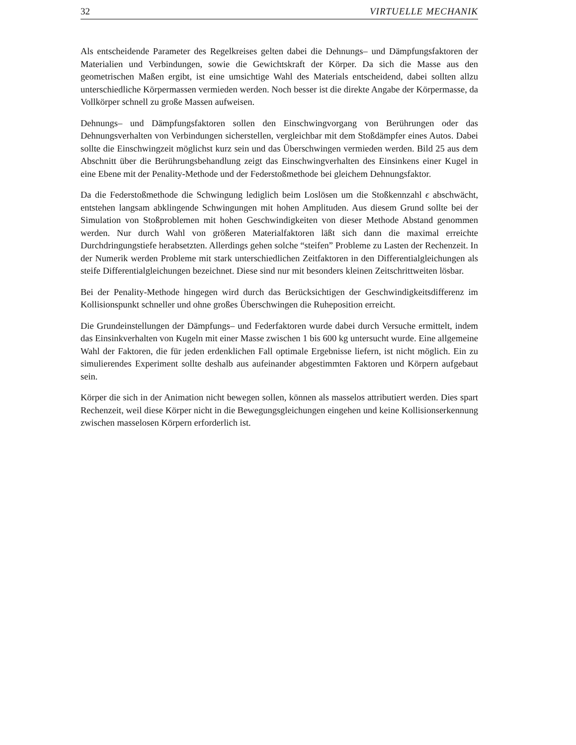32 VIRTUELLE MECHANIK
Als entscheidende Parameter des Regelkreises gelten dabei die Dehnungs– und Dämpfungsfaktoren der Materialien und Verbindungen, sowie die Gewichtskraft der Körper. Da sich die Masse aus den geometrischen Maßen ergibt, ist eine umsichtige Wahl des Materials entscheidend, dabei sollten allzu unterschiedliche Körpermassen vermieden werden. Noch besser ist die direkte Angabe der Körpermasse, da Vollkörper schnell zu große Massen aufweisen.
Dehnungs– und Dämpfungsfaktoren sollen den Einschwingvorgang von Berührungen oder das Dehnungsverhalten von Verbindungen sicherstellen, vergleichbar mit dem Stoßdämpfer eines Autos. Dabei sollte die Einschwingzeit möglichst kurz sein und das Überschwingen vermieden werden. Bild 25 aus dem Abschnitt über die Berührungsbehandlung zeigt das Einschwingverhalten des Einsinkens einer Kugel in eine Ebene mit der Penality-Methode und der Federstoßmethode bei gleichem Dehnungsfaktor.
Da die Federstoßmethode die Schwingung lediglich beim Loslösen um die Stoßkennzahl ϵ abschwächt, entstehen langsam abklingende Schwingungen mit hohen Amplituden. Aus diesem Grund sollte bei der Simulation von Stoßproblemen mit hohen Geschwindigkeiten von dieser Methode Abstand genommen werden. Nur durch Wahl von größeren Materialfaktoren läßt sich dann die maximal erreichte Durchdringungstiefe herabsetzten. Allerdings gehen solche “steifen” Probleme zu Lasten der Rechenzeit. In der Numerik werden Probleme mit stark unterschiedlichen Zeitfaktoren in den Differentialgleichungen als steife Differentialgleichungen bezeichnet. Diese sind nur mit besonders kleinen Zeitschrittweiten lösbar.
Bei der Penality-Methode hingegen wird durch das Berücksichtigen der Geschwindigkeitsdifferenz im Kollisionspunkt schneller und ohne großes Überschwingen die Ruheposition erreicht.
Die Grundeinstellungen der Dämpfungs– und Federfaktoren wurde dabei durch Versuche ermittelt, indem das Einsinkverhalten von Kugeln mit einer Masse zwischen 1 bis 600 kg untersucht wurde. Eine allgemeine Wahl der Faktoren, die für jeden erdenklichen Fall optimale Ergebnisse liefern, ist nicht möglich. Ein zu simulierendes Experiment sollte deshalb aus aufeinander abgestimmten Faktoren und Körpern aufgebaut sein.
Körper die sich in der Animation nicht bewegen sollen, können als masselos attributiert werden. Dies spart Rechenzeit, weil diese Körper nicht in die Bewegungsgleichungen eingehen und keine Kollisionserkennung zwischen masselosen Körpern erforderlich ist.